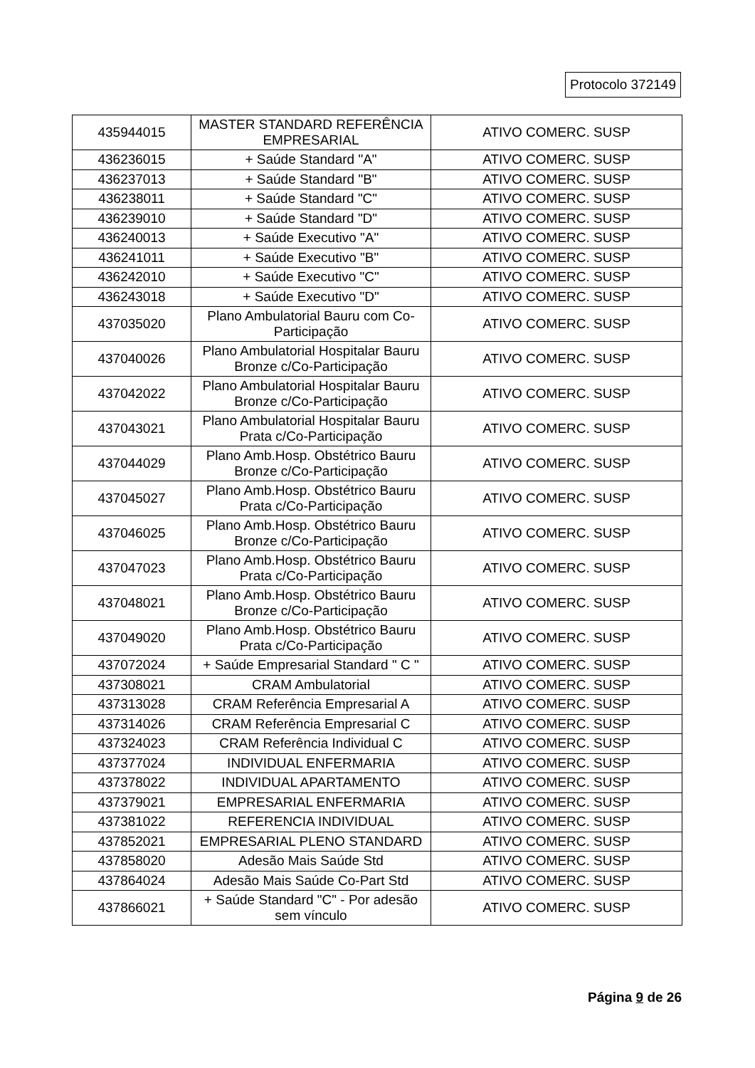Protocolo 372149
| 435944015 | MASTER STANDARD REFERÊNCIA EMPRESARIAL | ATIVO COMERC. SUSP |
| 436236015 | + Saúde Standard "A" | ATIVO COMERC. SUSP |
| 436237013 | + Saúde Standard "B" | ATIVO COMERC. SUSP |
| 436238011 | + Saúde Standard "C" | ATIVO COMERC. SUSP |
| 436239010 | + Saúde Standard "D" | ATIVO COMERC. SUSP |
| 436240013 | + Saúde Executivo "A" | ATIVO COMERC. SUSP |
| 436241011 | + Saúde Executivo "B" | ATIVO COMERC. SUSP |
| 436242010 | + Saúde Executivo "C" | ATIVO COMERC. SUSP |
| 436243018 | + Saúde Executivo "D" | ATIVO COMERC. SUSP |
| 437035020 | Plano Ambulatorial Bauru com Co-Participação | ATIVO COMERC. SUSP |
| 437040026 | Plano Ambulatorial Hospitalar Bauru Bronze c/Co-Participação | ATIVO COMERC. SUSP |
| 437042022 | Plano Ambulatorial Hospitalar Bauru Bronze c/Co-Participação | ATIVO COMERC. SUSP |
| 437043021 | Plano Ambulatorial Hospitalar Bauru Prata c/Co-Participação | ATIVO COMERC. SUSP |
| 437044029 | Plano Amb.Hosp. Obstétrico Bauru Bronze c/Co-Participação | ATIVO COMERC. SUSP |
| 437045027 | Plano Amb.Hosp. Obstétrico Bauru Prata c/Co-Participação | ATIVO COMERC. SUSP |
| 437046025 | Plano Amb.Hosp. Obstétrico Bauru Bronze c/Co-Participação | ATIVO COMERC. SUSP |
| 437047023 | Plano Amb.Hosp. Obstétrico Bauru Prata c/Co-Participação | ATIVO COMERC. SUSP |
| 437048021 | Plano Amb.Hosp. Obstétrico Bauru Bronze c/Co-Participação | ATIVO COMERC. SUSP |
| 437049020 | Plano Amb.Hosp. Obstétrico Bauru Prata c/Co-Participação | ATIVO COMERC. SUSP |
| 437072024 | + Saúde Empresarial Standard " C " | ATIVO COMERC. SUSP |
| 437308021 | CRAM Ambulatorial | ATIVO COMERC. SUSP |
| 437313028 | CRAM Referência Empresarial A | ATIVO COMERC. SUSP |
| 437314026 | CRAM Referência Empresarial C | ATIVO COMERC. SUSP |
| 437324023 | CRAM Referência Individual C | ATIVO COMERC. SUSP |
| 437377024 | INDIVIDUAL ENFERMARIA | ATIVO COMERC. SUSP |
| 437378022 | INDIVIDUAL APARTAMENTO | ATIVO COMERC. SUSP |
| 437379021 | EMPRESARIAL ENFERMARIA | ATIVO COMERC. SUSP |
| 437381022 | REFERENCIA INDIVIDUAL | ATIVO COMERC. SUSP |
| 437852021 | EMPRESARIAL PLENO STANDARD | ATIVO COMERC. SUSP |
| 437858020 | Adesão Mais Saúde Std | ATIVO COMERC. SUSP |
| 437864024 | Adesão Mais Saúde Co-Part Std | ATIVO COMERC. SUSP |
| 437866021 | + Saúde Standard "C" - Por adesão sem vínculo | ATIVO COMERC. SUSP |
Página 9 de 26